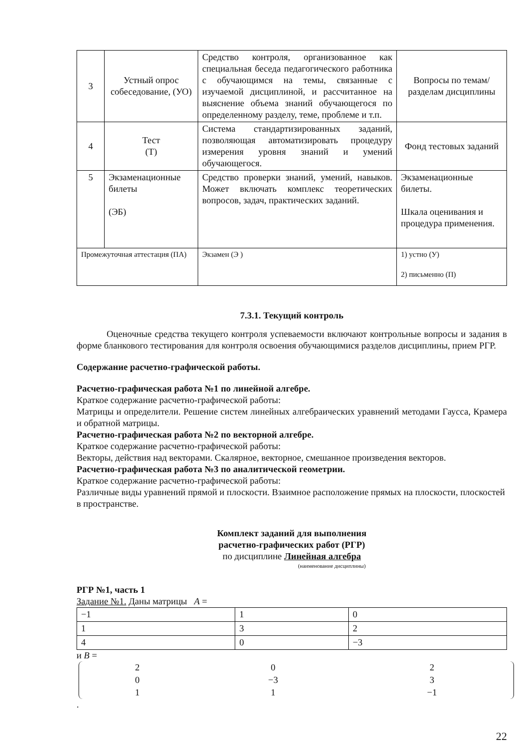| 3 | Устный опрос собеседование, (УО) | Средство контроля, организованное как специальная беседа педагогического работника с обучающимся на темы, связанные с изучаемой дисциплиной, и рассчитанное на выяснение объема знаний обучающегося по определенному разделу, теме, проблеме и т.п. | Вопросы по темам/разделам дисциплины |
| 4 | Тест (Т) | Система стандартизированных заданий, позволяющая автоматизировать процедуру измерения уровня знаний и умений обучающегося. | Фонд тестовых заданий |
| 5 | Экзаменационные билеты (ЭБ) | Средство проверки знаний, умений, навыков. Может включать комплекс теоретических вопросов, задач, практических заданий. | Экзаменационные билеты. Шкала оценивания и процедура применения. |
| Промежуточная аттестация (ПА) | | Экзамен (Э ) | 1) устно (У) 2) письменно (П) |
7.3.1. Текущий контроль
Оценочные средства текущего контроля успеваемости включают контрольные вопросы и задания в форме бланкового тестирования для контроля освоения обучающимися разделов дисциплины, прием РГР.
Содержание расчетно-графической работы.
Расчетно-графическая работа №1 по линейной алгебре.
Краткое содержание расчетно-графической работы:
Матрицы и определители. Решение систем линейных алгебраических уравнений методами Гаусса, Крамера и обратной матрицы.
Расчетно-графическая работа №2 по векторной алгебре.
Краткое содержание расчетно-графической работы:
Векторы, действия над векторами. Скалярное, векторное, смешанное произведения векторов.
Расчетно-графическая работа №3 по аналитической геометрии.
Краткое содержание расчетно-графической работы:
Различные виды уравнений прямой и плоскости. Взаимное расположение прямых на плоскости, плоскостей в пространстве.
Комплект заданий для выполнения
расчетно-графических работ (РГР)
по дисциплине Линейная алгебра
(наименование дисциплины)
РГР №1, часть 1
Задание №1. Даны матрицы A =
| −1 | 1 | 0 |
| 1 | 3 | 2 |
| 4 | 0 | −3 |
и B =
| 2 | 0 | 2 |
| 0 | −3 | 3 |
| 1 | 1 | −1 |
.
22